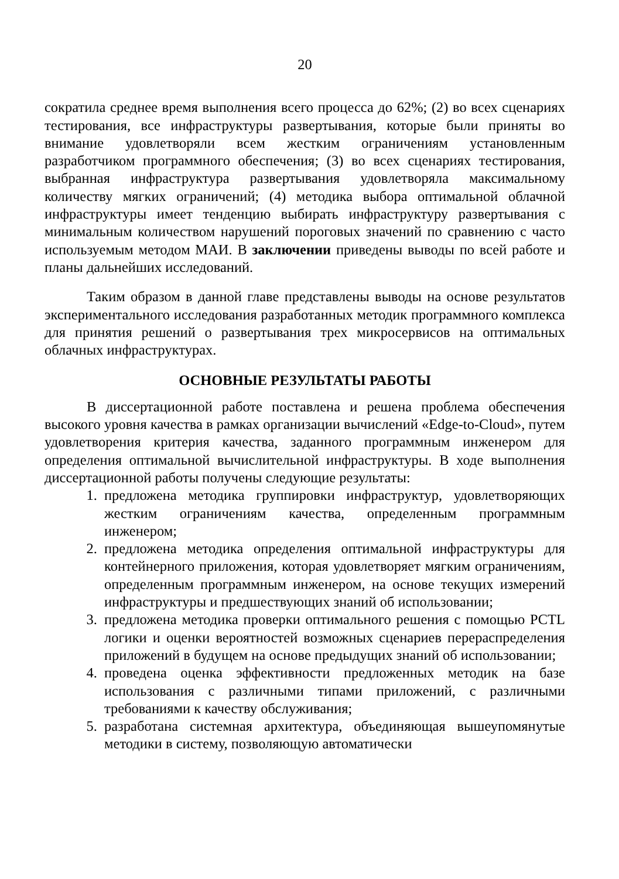20
сократила среднее время выполнения всего процесса до 62%; (2) во всех сценариях тестирования, все инфраструктуры развертывания, которые были приняты во внимание удовлетворяли всем жестким ограничениям установленным разработчиком программного обеспечения; (3) во всех сценариях тестирования, выбранная инфраструктура развертывания удовлетворяла максимальному количеству мягких ограничений; (4) методика выбора оптимальной облачной инфраструктуры имеет тенденцию выбирать инфраструктуру развертывания с минимальным количеством нарушений пороговых значений по сравнению с часто используемым методом МАИ. В заключении приведены выводы по всей работе и планы дальнейших исследований.
Таким образом в данной главе представлены выводы на основе результатов экспериментального исследования разработанных методик программного комплекса для принятия решений о развертывания трех микросервисов на оптимальных облачных инфраструктурах.
ОСНОВНЫЕ РЕЗУЛЬТАТЫ РАБОТЫ
В диссертационной работе поставлена и решена проблема обеспечения высокого уровня качества в рамках организации вычислений «Edge-to-Cloud», путем удовлетворения критерия качества, заданного программным инженером для определения оптимальной вычислительной инфраструктуры. В ходе выполнения диссертационной работы получены следующие результаты:
1. предложена методика группировки инфраструктур, удовлетворяющих жестким ограничениям качества, определенным программным инженером;
2. предложена методика определения оптимальной инфраструктуры для контейнерного приложения, которая удовлетворяет мягким ограничениям, определенным программным инженером, на основе текущих измерений инфраструктуры и предшествующих знаний об использовании;
3. предложена методика проверки оптимального решения с помощью PCTL логики и оценки вероятностей возможных сценариев перераспределения приложений в будущем на основе предыдущих знаний об использовании;
4. проведена оценка эффективности предложенных методик на базе использования с различными типами приложений, с различными требованиями к качеству обслуживания;
5. разработана системная архитектура, объединяющая вышеупомянутые методики в систему, позволяющую автоматически